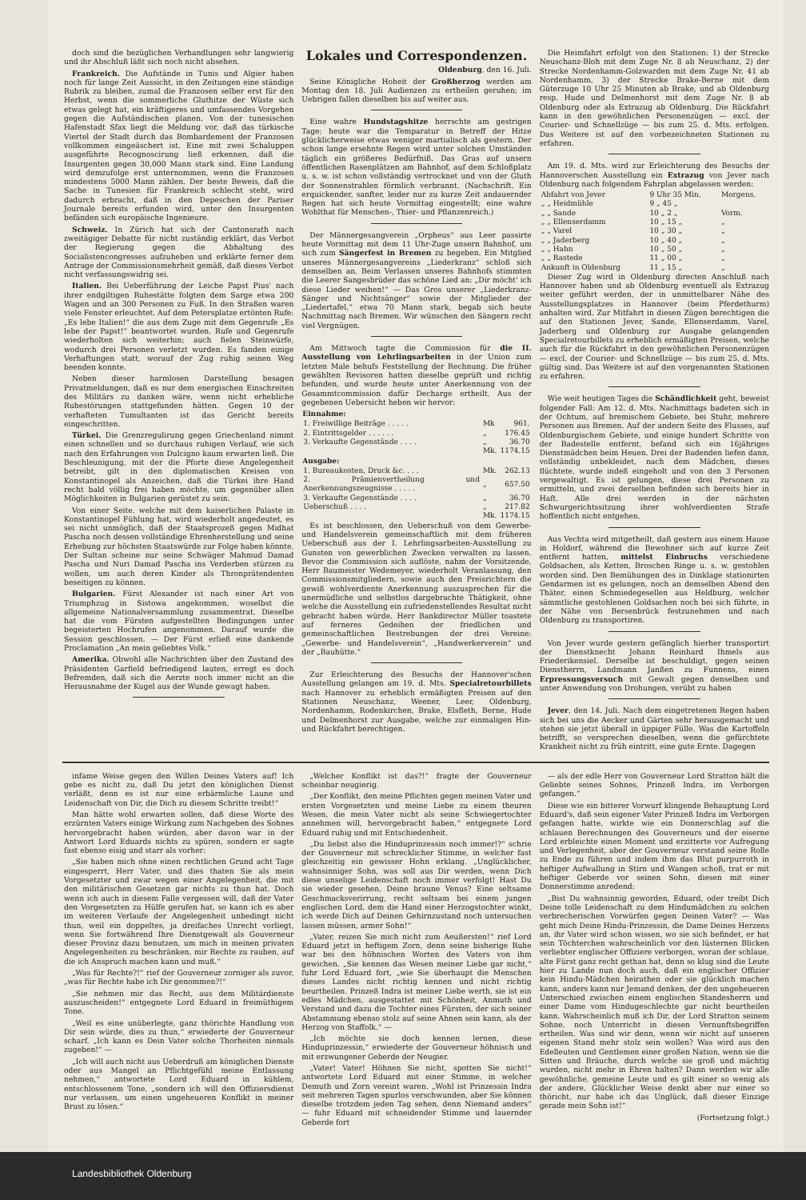doch sind die bezüglichen Verhandlungen sehr langwierig und ihr Abschluß läßt sich noch nicht absehen.
Frankreich. Die Aufstände in Tunis und Algier haben noch für lange Zeit Aussicht, in den Zeitungen eine ständige Rubrik zu bleiben, zumal die Franzosen selber erst für den Herbst, wenn die sommerliche Gluthitze der Wüste sich etwas gelegt hat, ein kräftigeres und umfassendes Vorgehen gegen die Aufständischen planen. Von der tunesischen Hafenstadt Sfax liegt die Meldung vor, daß das türkische Viertel der Stadt durch das Bombardement der Franzosen vollkommen eingeäschert ist. Eine mit zwei Schaluppen ausgeführte Recognoscirung ließ erkennen, daß die Insurgenten gegen 30,000 Mann stark sind. Eine Landung wird demzufolge erst unternommen, wenn die Franzosen mindestens 5000 Mann zählen. Der beste Beweis, daß die Sache in Tunesien für Frankreich schlecht steht, wird dadurch erbracht, daß in den Depeschen der Pariser Journale bereits erfunden wird, unter den Insurgenten befänden sich europäische Ingenieure.
Schweiz. In Zürich hat sich der Cantonsrath nach zweitägiger Debatte für nicht zuständig erklärt, das Verbot der Regierung gegen die Abhaltung des Socialistencongresses aufzuheben und erklärte ferner dem Antrage der Commissionsmehrheit gemäß, daß dieses Verbot nicht verfassungswidrig sei.
Italien. Bei Ueberführung der Leiche Papst Pius' nach ihrer endgiltigen Ruhestätte folgten dem Sarge etwa 200 Wagen und an 300 Personen zu Fuß. In den Straßen waren viele Fenster erleuchtet. Auf dem Petersplatze ertönten Rufe: „Es lebe Italien!“ die aus dem Zuge mit dem Gegenrufe „Es lebe der Papst!“ beantwortet wurden. Rufe und Gegenrufe wiederholten sich weiterhin; auch fielen Steinwürfe, wodurch drei Personen verletzt wurden. Es fanden einige Verhaftungen statt, worauf der Zug ruhig seinen Weg beenden konnte.
Neben dieser harmlosen Darstellung besagen Privatmeldungen, daß es nur dem energischen Einschreiten des Militärs zu danken wäre, wenn nicht erhebliche Ruhestörungen stattgefunden hätten. Gegen 10 der verhafteten Tumultanten ist das Gericht bereits eingeschritten.
Türkei. Die Grenzregulirung gegen Griechenland nimmt einen schnellen und so durchaus ruhigen Verlauf, wie sich nach den Erfahrungen von Dulcigno kaum erwarten ließ. Die Beschleunigung, mit der die Pforte diese Angelegenheit betreibt, gilt in den diplomatischen Kreisen von Konstantinopel als Anzeichen, daß die Türkei ihre Hand recht bald völlig frei haben möchte, um gegenüber allen Möglichkeiten in Bulgarien gerüstet zu sein.
Von einer Seite, welche mit dem kaiserlichen Palaste in Konstantinopel Fühlung hat, wird wiederholt angedeutet, es sei nicht unmöglich, daß der Staatsprozeß gegen Midhat Pascha noch dessen vollständige Ehrenherstellung und seine Erhebung zur höchsten Staatswürde zur Folge haben könnte. Der Sultan scheine nur seine Schwäger Mahmud Damad Pascha und Nuri Damad Pascha ins Verderben stürzen zu wollen, um auch deren Kinder als Thronprätendenten beseitigen zu können.
Bulgarien. Fürst Alexander ist nach einer Art von Triumphzug in Sistowa angekommen, woselbst die allgemeine Nationalversammlung zusammentrat. Dieselbe hat die vom Fürsten aufgestellten Bedingungen unter begeisterten Hochrufen angenommen. Darauf wurde die Session geschlossen. — Der Fürst erließ eine dankende Proclamation „An mein geliebtes Volk.“
Amerika. Obwohl alle Nachrichten über den Zustand des Präsidenten Garfield befriedigend lauten, erregt es doch Befremden, daß sich die Aerzte noch immer nicht an die Herausnahme der Kugel aus der Wunde gewagt haben.
Lokales und Correspondenzen.
Oldenburg, den 16. Juli.
Seine Königliche Hoheit der Großherzog werden am Montag den 18. Juli Audienzen zu ertheilen geruhen; im Uebrigen fallen dieselben bis auf weiter aus.
Eine wahre Hundstagshitze herrschte am gestrigen Tage; heute war die Temparatur in Betreff der Hitze glücklicherweise etwas weniger martialisch als gestern. Der schon lange ersehnte Regen wird unter solchen Umständen täglich ein größeres Bedürfniß. Das Gras auf unsern öffentlichen Rasenplätzen am Bahnhof, auf dem Schloßplatz u. s. w. ist schon vollständig vertrocknet und von der Gluth der Sonnenstrahlen förmlich verbrannt. (Nachschrift. Ein erquickender, sanfter, leider nur zu kurze Zeit andauernder Regen hat sich heute Vormittag eingestellt; eine wahre Wohlthat für Menschen-, Thier- und Pflanzenreich.)
Der Männergesangverein „Orpheus“ aus Leer passirte heute Vormittag mit dem 11 Uhr-Zuge unsern Bahnhof, um sich zum Sängerfest in Bremen zu begeben. Ein Mitglied unseres Männergesangvereins „Liederkranz“ schloß sich demselben an. Beim Verlassen unseres Bahnhofs stimmten die Leerer Sangesbrüder das schöne Lied an: „Dir möcht' ich diese Lieder weihen!“ — Das Gros unserer „Liederkranz-Sänger und Nichtsänger“ sowie der Mitglieder der „Liedertafel,“ etwa 70 Mann stark, begab sich heute Nachmittag nach Bremen. Wir wünschen den Sängern recht viel Vergnügen.
Am Mittwoch tagte die Commission für die II. Ausstellung von Lehrlingsarbeiten in der Union zum letzten Male behufs Feststellung der Rechnung. Die früher gewählten Revisoren hatten dieselbe geprüft und richtig befunden, und wurde heute unter Anerkennung von der Gesammtcommission dafür Decharge ertheilt. Aus der gegebenen Uebersicht heben wir hervor:
| Einnahme: | | |
| --- | --- | --- |
| 1. Freiwillige Beiträge . . . . . | Mk | 961. |
| 2. Eintrittsgelder . . . . . . | „ | 176.45 |
| 3. Verkaufte Gegenstände . . . . | „ | 36.70 |
| | Mk. | 1174.15 |
| Ausgabe: | | |
| 1. Bureaukosten, Druck &c. . . . | Mk. | 262.13 |
| 2. Prämienvertheilung und Anerkennungszeugnisse . . . . . | „ | 657.50 |
| 3. Verkaufte Gegenstände . . . . | „ | 36.70 |
| Ueberschuß . . . . | „ | 217.82 |
| | Mk. | 1174.15 |
Es ist beschlossen, den Ueberschuß von dem Gewerbe- und Handelsverein gemeinschaftlich mit dem früheren Ueberschuß aus der I. Lehrlingsarbeiten-Ausstellung zu Gunsten von gewerblichen Zwecken verwalten zu lassen. Bevor die Commission sich auflöste, nahm der Vorsitzende, Herr Baumeister Wedemeyer, wiederholt Veranlassung, den Commissionsmitgliedern, sowie auch den Preisrichtern die gewiß wohlverdiente Anerkennung auszusprechen für die unermüdliche und selbstlos dargebrachte Thätigkeit, ohne welche die Ausstellung ein zufriedenstellendes Resultat nicht gebracht haben würde. Herr Bankdirector Müller toastete auf ferneres Gedeihen der friedlichen und gemeinschaftlichen Bestrebungen der drei Vereine: „Gewerbe- und Handelsverein“, „Handwerkerverein“ und der „Bauhütte.“
Zur Erleichterung des Besuchs der Hannover'schen Ausstellung gelangen am 19. d. Mts. Specialretourbillets nach Hannover zu erheblich ermäßigten Preisen auf den Stationen Neuschanz, Weener, Leer, Oldenburg, Nordenhamm, Rodenkirchen, Brake, Elsfleth, Berne, Hude und Delmenhorst zur Ausgabe, welche zur einmaligen Hin- und Rückfahrt berechtigen.
Die Heimfahrt erfolgt von den Stationen: 1) der Strecke Neuschanz-Bloh mit dem Zuge Nr. 8 ab Neuschanz, 2) der Strecke Nordenhamm-Golzwarden mit dem Zuge Nr. 41 ab Nordenhamm, 3) der Strecke Brake-Berne mit dem Güterzuge 10 Uhr 25 Minuten ab Brake, und ab Oldenburg resp. Hude und Delmenhorst mit dem Zuge Nr. 8 ab Oldenburg oder als Extrazug ab Oldenburg. Die Rückfahrt kann in den gewöhnlichen Personenzügen — excl. der Courier- und Schnellzüge — bis zum 25. d. Mts. erfolgen. Das Weitere ist auf den vorbezeichneten Stationen zu erfahren.
Am 19. d. Mts. wird zur Erleichterung des Besuchs der Hannoverschen Ausstellung ein Extrazug von Jever nach Oldenburg nach folgendem Fahrplan abgelassen werden:
| Abfahrt von Jever | 9 Uhr 35 Min. | Morgens. |
| „ „ Heidmühle | 9 „ 45 „ | |
| „ „ Sande | 10 „ 2 „ | Vorm. |
| „ „ Ellenserdamm | 10 „ 15 „ | „ |
| „ „ Varel | 10 „ 30 „ | „ |
| „ „ Jaderberg | 10 „ 40 „ | „ |
| „ „ Hahn | 10 „ 50 „ | „ |
| „ „ Rastede | 11 „ 00 „ | „ |
| Ankunft in Oldenburg | 11 „ 15 „ | „ |
Dieser Zug wird in Oldenburg directen Anschluß nach Hannover haben und ab Oldenburg eventuell als Extrazug weiter geführt werden, der in unmittelbarer Nähe des Ausstellungsplatzes in Hannover (beim Pferdethurm) anhalten wird. Zur Mitfahrt in diesen Zügen berechtigen die auf den Stationen Jever, Sande, Ellenserdamm, Varel, Jaderberg und Oldenburg zur Ausgabe gelangenden Specialretourbillets zu erheblich ermäßigten Preisen, welche auch für die Rückfahrt in den gewöhnlichen Personenzügen — excl. der Courier- und Schnellzüge — bis zum 25. d. Mts. gültig sind. Das Weitere ist auf den vorgenannten Stationen zu erfahren.
Wie weit heutigen Tages die Schändlichkeit geht, beweist folgender Fall: Am 12. d. Mts. Nachmittags badeten sich in der Ochtum, auf bremischem Gebiete, bei Stuhr, mehrere Personen aus Bremen. Auf der andern Seite des Flusses, auf Oldenburgischem Gebiete, und einige hundert Schritte von der Badestelle entfernt, befand sich ein 16jähriges Dienstmädchen beim Heuen. Drei der Badenden liefen dann, vollständig unbekleidet, nach dem Mädchen, dieses flüchtete, wurde indeß eingeholt und von den 3 Personen vergewaltigt. Es ist gelungen, diese drei Personen zu ermitteln, und zwei derselben befinden sich bereits hier in Haft. Alle drei werden in der nächsten Schwurgerichtssitzung ihrer wohlverdienten Strafe hoffentlich nicht entgehen.
Aus Vechta wird mitgetheilt, daß gestern aus einem Hause in Holdorf, während die Bewohner sich auf kurze Zeit entfernt hatten, mittelst Einbruchs verschiedene Goldsachen, als Ketten, Broschen Ringe u. s. w. gestohlen worden sind. Den Bemühungen des in Dinklage stationirten Gendarmen ist es gelungen, noch an demselben Abend den Thäter, einen Schmiedegesellen aus Heldburg, welcher sämmtliche gestohlenen Goldsachen noch bei sich führte, in der Nähe von Bersenbrück festzunehmen und nach Oldenburg zu transportiren.
Von Jever wurde gestern gefänglich hierher transportirt der Dienstknecht Johann Reinhard Ihmels aus Friederikensiel. Derselbe ist beschuldigt, gegen seinen Dienstherrn, Landmann Janßen zu Funnens, einen Erpressungsversuch mit Gewalt gegen denselben und unter Anwendung von Drohungen, verübt zu haben
Jever, den 14. Juli. Nach dem eingetretenen Regen haben sich bei uns die Aecker und Gärten sehr herausgemacht und stehen sie jetzt überall in üppiger Fülle. Was die Kartoffeln betrifft, so versprechen dieselben, wenn die gefürchtete Krankheit nicht zu früh eintritt, eine gute Ernte. Dagegen
infame Weise gegen den Willen Deines Vaters auf! Ich gebe es nicht zu, daß Du jetzt den königlichen Dienst verläßt, denn es ist nur eine erbärmliche Laune und Leidenschaft von Dir, die Dich zu diesem Schritte treibt!“
Man hätte wohl erwarten sollen, daß diese Worte des erzürnten Vaters einige Wirkung zum Nachgeben des Sohnes hervorgebracht haben würden, aber davon war in der Antwort Lord Eduards nichts zu spüren, sondern er sagte fast ebenso eisig und starr als vorher:
„Sie haben mich ohne einen rechtlichen Grund acht Tage eingesperrt, Herr Vater, und dies thaten Sie als mein Vorgesetzter und zwar wegen einer Angelegenheit, die mit den militärischen Gesetzen gar nichts zu thun hat. Doch wenn ich auch in diesem Falle vergessen will, daß der Vater den Vorgesetzten zu Hülfe gerufen hat, so kann ich es aber im weiteren Verlaufe der Angelegenheit unbedingt nicht thun, weil ein doppeltes, ja dreifaches Unrecht vorliegt, wenn Sie fortwährend Ihre Dienstgewalt als Gouverneur dieser Provinz dazu benutzen, um mich in meinen privaten Angelegenheiten zu beschränken, mir Rechte zu rauben, auf die ich Anspruch machen kann und muß.“
„Was für Rechte?!“ rief der Gouverneur zorniger als zuvor, „was für Rechte habe ich Dir genommen?!“
„Sie nehmen mir das Recht, aus dem Militärdienste auszuscheiden!“ entgegnete Lord Eduard in freimüthigem Tone.
„Weil es eine unüberlegte, ganz thörichte Handlung von Dir sein würde, dies zu thun,“ erwiederte der Gouverneur scharf. „Ich kann es Dein Vater solche Thorheiten niemals zugeben!“ —
„Ich will auch nicht aus Ueberdruß am königlichen Dienste oder aus Mangel an Pflichtgefühl meine Entlassung nehmen,“ antwortete Lord Eduard in kühlem, entschlossenem Tone, „sondern ich will den Offiziersdienst nur verlassen, um einen ungeheueren Konflikt in meiner Brust zu lösen.“
„Welcher Konflikt ist das?!“ fragte der Gouverneur scheinbar neugierig.
„Der Konflikt, den meine Pflichten gegen meinen Vater und ersten Vorgesetzten und meine Liebe zu einem theuren Wesen, die mein Vater nicht als seine Schwiegertochter annehmen will, hervorgebracht haben,“ entgegnete Lord Eduard ruhig und mit Entschiedenheit.
„Du liebst also die Hinduprinzessin noch immer!?“ schrie der Gouverneur mit schrecklicher Stimme, in welcher fast gleichzeitig ein gewisser Hohn erklang. „Unglücklicher, wahnsinniger Sohn, was soll aus Dir werden, wenn Dich diese unselige Leidenschaft noch immer verfolgt! Hast Du sie wieder gesehen, Deine braune Venus? Eine seltsame Geschmacksverirrung, recht seltsam bei einem jungen englischen Lord, dem die Hand einer Herzogstochter winkt, ich werde Dich auf Deinen Gehirnzustand noch untersuchen lassen müssen, armer Sohn!“
„Vater, reizen Sie mich nicht zum Aeußersten!“ rief Lord Eduard jetzt in heftigem Zorn, denn seine bisherige Ruhe war bei den höhnischen Worten des Vaters von ihm gewichen. „Sie kennen das Wesen meiner Liebe gar nicht,“ fuhr Lord Eduard fort, „wie Sie überhaupt die Menschen dieses Landes nicht richtig kennen und nicht richtig beurtheilen. Prinzeß Indra ist meiner Liebe werth, sie ist ein edles Mädchen, ausgestattet mit Schönheit, Anmuth und Verstand und dazu die Tochter eines Fürsten, der sich seiner Abstammung ebenso stolz auf seine Ahnen sein kann, als der Herzog von Staffolk.“ —
„Ich möchte sie doch kennen lernen, diese Hinduprinzessin,“ erwiederte der Gouverneur höhnisch und mit erzwungener Geberde der Neugier.
„Vater! Vater! Höhnen Sie nicht, spotten Sie nicht!“ antwortete Lord Eduard mit einer Stimme, in welcher Demuth und Zorn vereint waren. „Wohl ist Prinzessin Indra seit mehreren Tagen spurlos verschwunden, aber Sie können dieselbe trotzdem jeden Tag sehen, denn Niemand anders“ — fuhr Eduard mit schneidender Stimme und lauernder Geberde fort
— als der edle Herr von Gouverneur Lord Stratton hält die Geliebte seines Sohnes, Prinzeß Indra, im Verborgen gefangen.“
Diese wie ein bitterer Vorwurf klingende Behauptung Lord Eduard's, daß sein eigener Vater Prinzeß Indra im Verborgen gefangen hatte, wirkte wie ein Donnerschlag auf die schlauen Berechnungen des Gouverneurs und der eiserne Lord erbleichte einen Moment und erzitterte vor Aufregung und Verlegenheit, aber der Gouverneur verstand seine Rolle zu Ende zu führen und indem ihm das Blut purpurroth in heftiger Aufwallung in Stirn und Wangen schoß, trat er mit heftiger Geberde vor seinen Sohn, diesen mit einer Donnerstimme anredend:
„Bist Du wahnsinnig geworden, Eduard, oder treibt Dich Deine tolle Leidenschaft zu dem Hindumädchen zu solchen verbrecherischen Vorwürfen gegen Deinen Vater? — Was geht mich Deine Hindu-Prinzessin, die Dame Deines Herzens an, ihr Vater wird schon wissen, wo sie sich befindet, er hat sein Töchterchen wahrscheinlich vor den lüsternen Blicken verliebter englischer Offiziere verborgen, woran der schlaue, alte Fürst ganz recht gethan hat, denn so klug sind die Leute hier zu Lande nun doch auch, daß ein englischer Offizier kein Hindu-Mädchen heirathen oder sie glücklich machen kann, anders kann nur Jemand denken, der den ungeheueren Unterschied zwischen einem englischen Standesherrn und einer Dame vom Hindugeschlechte gar nicht beurtheilen kann. Wahrscheinlich muß ich Dir, der Lord Stratton seinem Sohne, noch Unterricht in diesen Vernunftsbegriffen ertheilen. Was sind wir denn, wenn wir nicht auf unseren eigenen Stand mehr stolz sein wollen? Was wird aus den Edelleuten und Gentlemen einer großen Nation, wenn sie die Sitten und Bräuche, durch welche sie groß und mächtig wurden, nicht mehr in Ehren halten? Dann werden wir alle gewöhnliche, gemeine Leute und es gilt einer so wenig als der andere. Glücklicher Weise denkt aber nur einer so thöricht, nur habe ich das Unglück, daß dieser Einzige gerade mein Sohn ist!“
(Fortsetzung folgt.)
Landesbibliothek Oldenburg